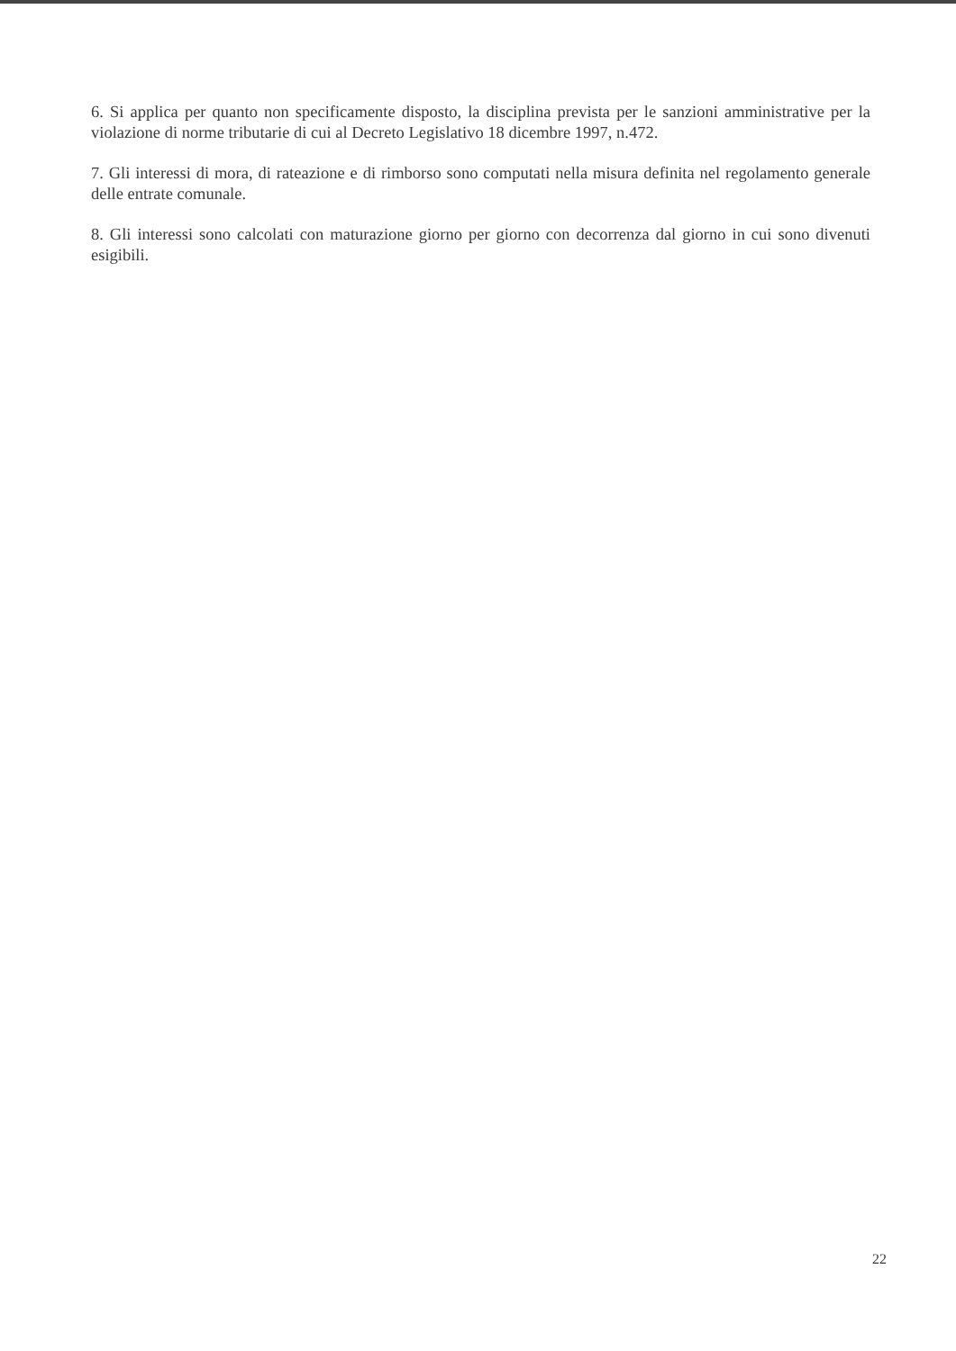6. Si applica per quanto non specificamente disposto, la disciplina prevista per le sanzioni amministrative per la violazione di norme tributarie di cui al Decreto Legislativo 18 dicembre 1997, n.472.
7. Gli interessi di mora, di rateazione e di rimborso sono computati nella misura definita nel regolamento generale delle entrate comunale.
8. Gli interessi sono calcolati con maturazione giorno per giorno con decorrenza dal giorno in cui sono divenuti esigibili.
22